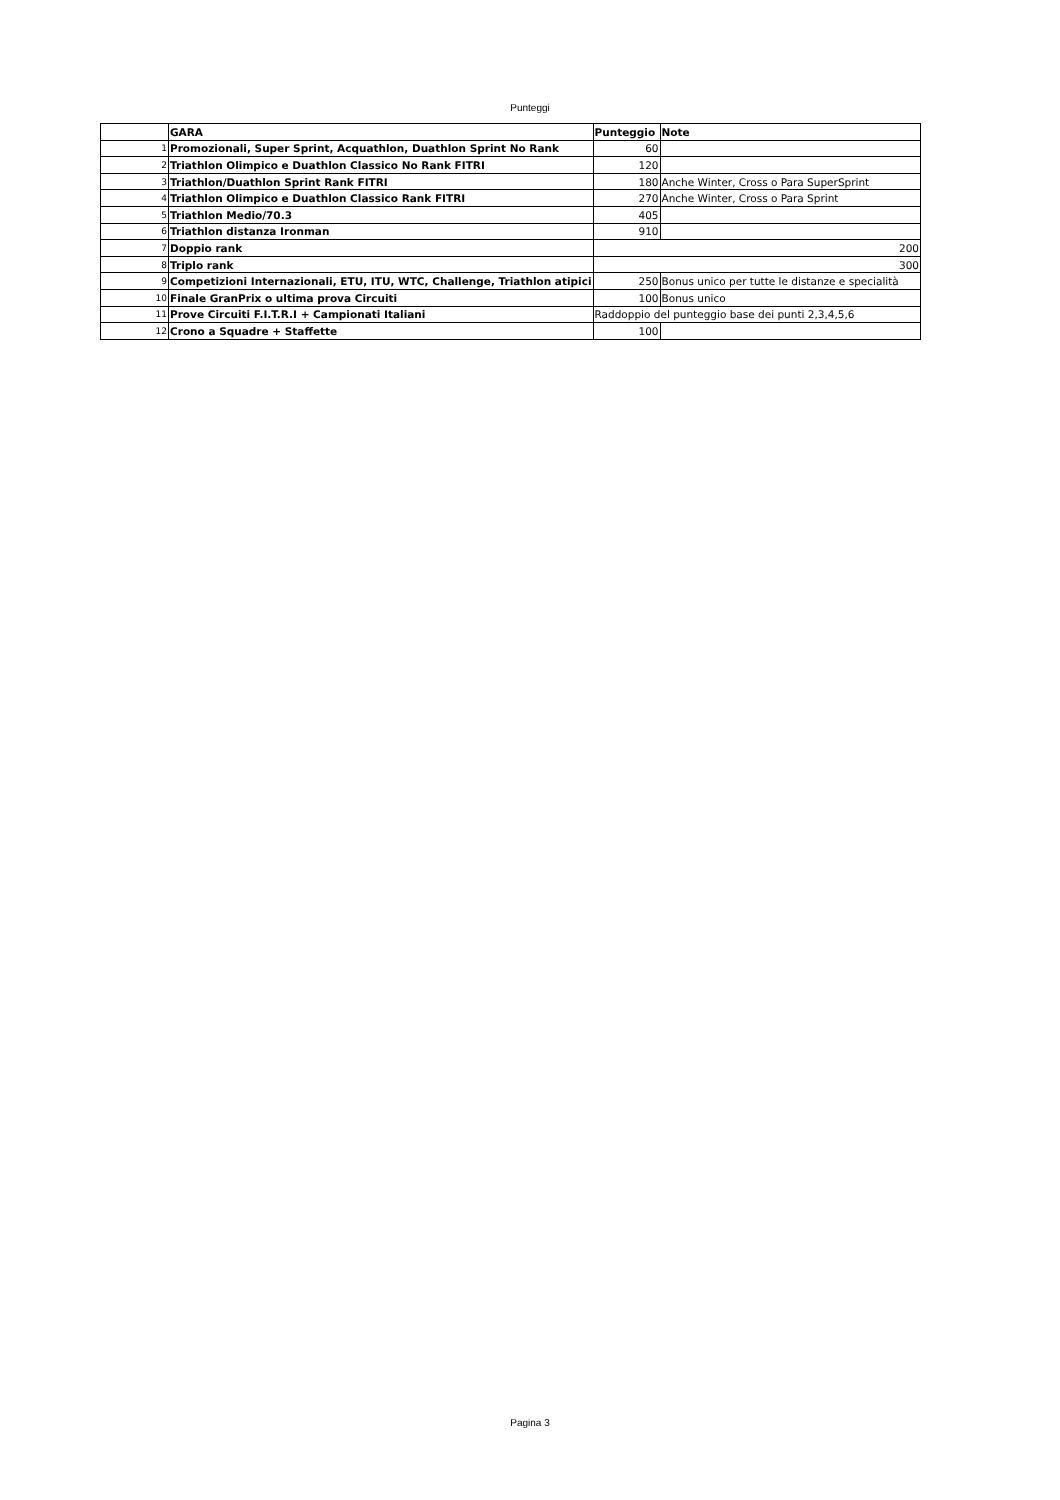Punteggi
| | GARA | Punteggio | Note |
| 1 | Promozionali, Super Sprint, Acquathlon, Duathlon Sprint No Rank | 60 | |
| 2 | Triathlon Olimpico e Duathlon Classico No Rank FITRI | 120 | |
| 3 | Triathlon/Duathlon Sprint Rank FITRI | 180 | Anche Winter, Cross o Para SuperSprint |
| 4 | Triathlon Olimpico e Duathlon Classico Rank FITRI | 270 | Anche Winter, Cross o Para Sprint |
| 5 | Triathlon Medio/70.3 | 405 | |
| 6 | Triathlon distanza Ironman | 910 | |
| 7 | Doppio rank | 200 | |
| 8 | Triplo rank | 300 | |
| 9 | Competizioni Internazionali, ETU, ITU, WTC, Challenge, Triathlon atipici | 250 | Bonus unico per tutte le distanze e specialità |
| 10 | Finale GranPrix o ultima prova Circuiti | 100 | Bonus unico |
| 11 | Prove Circuiti F.I.T.R.I + Campionati Italiani | Raddoppio del punteggio base dei punti 2,3,4,5,6 | |
| 12 | Crono a Squadre + Staffette | 100 | |
Pagina 3